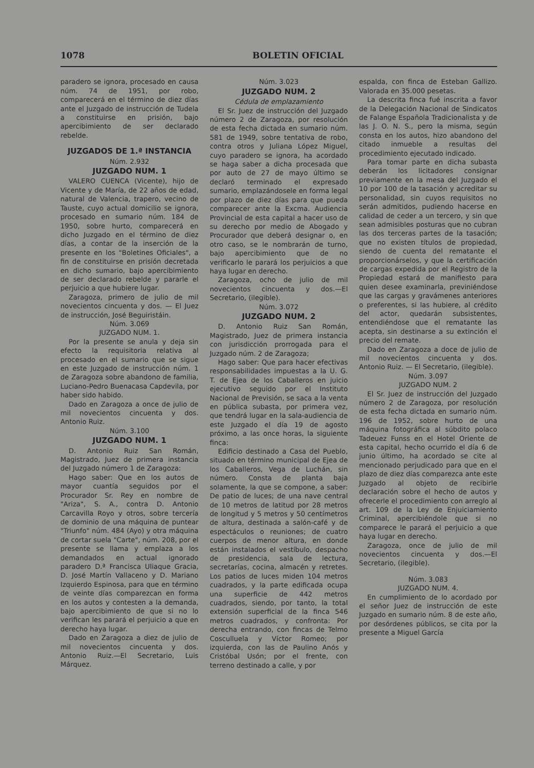1078 BOLETIN OFICIAL
paradero se ignora, procesado en causa núm. 74 de 1951, por robo, comparecerá en el término de diez días ante el Juzgado de instrucción de Tudela a constituirse en prisión, bajo apercibimiento de ser declarado rebelde.
JUZGADOS DE 1.ª INSTANCIA
Núm. 2.932
JUZGADO NUM. 1
VALERO CUENCA (Vicente), hijo de Vicente y de María, de 22 años de edad, natural de Valencia, trapero, vecino de Tauste, cuyo actual domicilio se ignora, procesado en sumario núm. 184 de 1950, sobre hurto, comparecerá en dicho Juzgado en el término de diez días, a contar de la inserción de la presente en los "Boletines Oficiales", a fin de constituirse en prisión decretada en dicho sumario, bajo apercibimiento de ser declarado rebelde y pararle el perjuicio a que hubiere lugar.
Zaragoza, primero de julio de mil novecientos cincuenta y dos. — El Juez de instrucción, José Beguiristáin.
Núm. 3.069
JUZGADO NUM. 1.
Por la presente se anula y deja sin efecto la requisitoria relativa al procesado en el sumario que se sigue en este Juzgado de instrucción núm. 1 de Zaragoza sobre abandono de familia, Luciano-Pedro Buenacasa Capdevila, por haber sido habido.
Dado en Zaragoza a once de julio de mil novecientos cincuenta y dos. Antonio Ruiz.
Núm. 3.100
JUZGADO NUM. 1
D. Antonio Ruiz San Román, Magistrado, Juez de primera instancia del Juzgado número 1 de Zaragoza:
Hago saber: Que en los autos de mayor cuantía seguidos por el Procurador Sr. Rey en nombre de "Ariza", S. A., contra D. Antonio Carcavilla Royo y otros, sobre tercería de dominio de una máquina de puntear "Triunfo" núm. 484 (Ayo) y otra máquina de cortar suela "Carte", núm. 208, por el presente se llama y emplaza a los demandados en actual ignorado paradero D.ª Francisca Uliaque Gracia, D. José Martín Vallaceno y D. Mariano Izquierdo Espinosa, para que en término de veinte días comparezcan en forma en los autos y contesten a la demanda, bajo apercibimiento de que si no lo verifican les parará el perjuicio a que en derecho haya lugar.
Dado en Zaragoza a diez de julio de mil novecientos cincuenta y dos. Antonio Ruiz.—El Secretario, Luis Márquez.
Núm. 3.023
JUZGADO NUM. 2
Cédula de emplazamiento
El Sr. Juez de instrucción del Juzgado número 2 de Zaragoza, por resolución de esta fecha dictada en sumario núm. 581 de 1949, sobre tentativa de robo, contra otros y Juliana López Miguel, cuyo paradero se ignora, ha acordado se haga saber a dicha procesada que por auto de 27 de mayo último se declaró terminado el expresado sumario, emplazándosele en forma legal por plazo de diez días para que pueda comparecer ante la Excma. Audiencia Provincial de esta capital a hacer uso de su derecho por medio de Abogado y Procurador que deberá designar o, en otro caso, se le nombrarán de turno, bajo apercibimiento que de no verificarlo le parará los perjuicios a que haya lugar en derecho.
Zaragoza, ocho de julio de mil novecientos cincuenta y dos.—El Secretario, (ilegible).
Núm. 3.072
JUZGADO NUM. 2
D. Antonio Ruiz San Román, Magistrado, Juez de primera instancia con jurisdicción prorrogada para el Juzgado núm. 2 de Zaragoza;
Hago saber: Que para hacer efectivas responsabilidades impuestas a la U. G. T. de Ejea de los Caballeros en juicio ejecutivo seguido por el Instituto Nacional de Previsión, se saca a la venta en pública subasta, por primera vez, que tendrá lugar en la sala-audiencia de este Juzgado el día 19 de agosto próximo, a las once horas, la siguiente finca:
Edificio destinado a Casa del Pueblo, situado en término municipal de Ejea de los Caballeros, Vega de Luchán, sin número. Consta de planta baja solamente, la que se compone, a saber: De patio de luces; de una nave central de 10 metros de latitud por 28 metros de longitud y 5 metros y 50 centímetros de altura, destinada a salón-café y de espectáculos o reuniones; de cuatro cuerpos de menor altura, en donde están instalados el vestíbulo, despacho de presidencia, sala de lectura, secretarías, cocina, almacén y retretes. Los patios de luces miden 104 metros cuadrados, y la parte edificada ocupa una superficie de 442 metros cuadrados, siendo, por tanto, la total extensión superficial de la finca 546 metros cuadrados, y confronta: Por derecha entrando, con fincas de Telmo Cosculluela y Víctor Romeo; por izquierda, con las de Paulino Anós y Cristóbal Usón; por el frente, con terreno destinado a calle, y por
espalda, con finca de Esteban Gallizo. Valorada en 35.000 pesetas.
La descrita finca fué inscrita a favor de la Delegación Nacional de Sindicatos de Falange Española Tradicionalista y de las J. O. N. S., pero la misma, según consta en los autos, hizo abandono del citado inmueble a resultas del procedimiento ejecutado indicado.
Para tomar parte en dicha subasta deberán los licitadores consignar previamente en la mesa del Juzgado el 10 por 100 de la tasación y acreditar su personalidad, sin cuyos requisitos no serán admitidos, pudiendo hacerse en calidad de ceder a un tercero, y sin que sean admisibles posturas que no cubran las dos terceras partes de la tasación; que no existen títulos de propiedad, siendo de cuenta del rematante el proporcionárselos, y que la certificación de cargas expedida por el Registro de la Propiedad estará de manifiesto para quien desee examinarla, previniéndose que las cargas y gravámenes anteriores o preferentes, si las hubiere, al crédito del actor, quedarán subsistentes, entendiéndose que el rematante las acepta, sin destinarse a su extinción el precio del remate.
Dado en Zaragoza a doce de julio de mil novecientos cincuenta y dos. Antonio Ruiz. — El Secretario, (ilegible).
Núm. 3.097
JUZGADO NUM. 2
El Sr. Juez de instrucción del Juzgado número 2 de Zaragoza, por resolución de esta fecha dictada en sumario núm. 196 de 1952, sobre hurto de una máquina fotográfica al súbdito polaco Tadeuez Funss en el Hotel Oriente de esta capital, hecho ocurrido el día 6 de junio último, ha acordado se cite al mencionado perjudicado para que en el plazo de diez días comparezca ante este Juzgado al objeto de recibirle declaración sobre el hecho de autos y ofrecerle el procedimiento con arreglo al art. 109 de la Ley de Enjuiciamiento Criminal, apercibiéndole que si no comparece le parará el perjuicio a que haya lugar en derecho.
Zaragoza, once de julio de mil novecientos cincuenta y dos.—El Secretario, (ilegible).
Núm. 3.083
JUZGADO NUM. 4.
En cumplimiento de lo acordado por el señor Juez de instrucción de este Juzgado en sumario núm. 8 de este año, por desórdenes públicos, se cita por la presente a Miguel García